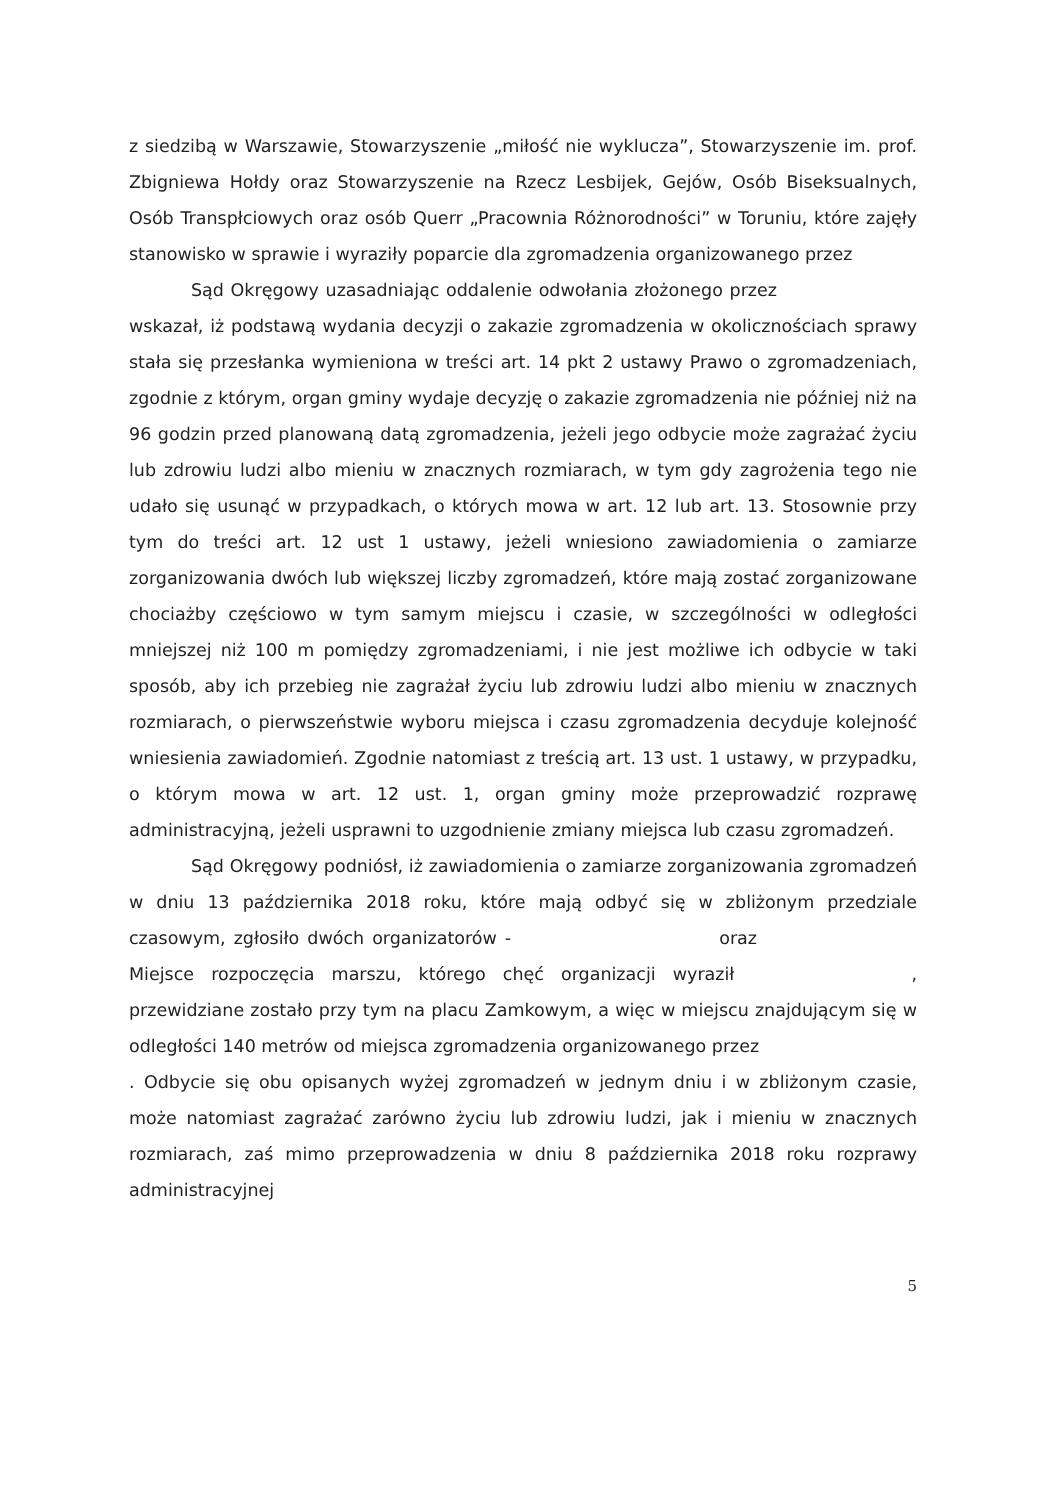z siedzibą w Warszawie, Stowarzyszenie „miłość nie wyklucza”, Stowarzyszenie im. prof. Zbigniewa Hołdy oraz Stowarzyszenie na Rzecz Lesbijek, Gejów, Osób Biseksualnych, Osób Transpłciowych oraz osób Querr „Pracownia Różnorodności” w Toruniu, które zajęły stanowisko w sprawie i wyraziły poparcie dla zgromadzenia organizowanego przez
Sąd Okręgowy uzasadniając oddalenie odwołania złożonego przez wskazał, iż podstawą wydania decyzji o zakazie zgromadzenia w okolicznościach sprawy stała się przesłanka wymieniona w treści art. 14 pkt 2 ustawy Prawo o zgromadzeniach, zgodnie z którym, organ gminy wydaje decyzję o zakazie zgromadzenia nie później niż na 96 godzin przed planowaną datą zgromadzenia, jeżeli jego odbycie może zagrażać życiu lub zdrowiu ludzi albo mieniu w znacznych rozmiarach, w tym gdy zagrożenia tego nie udało się usunąć w przypadkach, o których mowa w art. 12 lub art. 13. Stosownie przy tym do treści art. 12 ust 1 ustawy, jeżeli wniesiono zawiadomienia o zamiarze zorganizowania dwóch lub większej liczby zgromadzeń, które mają zostać zorganizowane chociażby częściowo w tym samym miejscu i czasie, w szczególności w odległości mniejszej niż 100 m pomiędzy zgromadzeniami, i nie jest możliwe ich odbycie w taki sposób, aby ich przebieg nie zagrażał życiu lub zdrowiu ludzi albo mieniu w znacznych rozmiarach, o pierwszeństwie wyboru miejsca i czasu zgromadzenia decyduje kolejność wniesienia zawiadomień. Zgodnie natomiast z treścią art. 13 ust. 1 ustawy, w przypadku, o którym mowa w art. 12 ust. 1, organ gminy może przeprowadzić rozprawę administracyjną, jeżeli usprawni to uzgodnienie zmiany miejsca lub czasu zgromadzeń.
Sąd Okręgowy podniósł, iż zawiadomienia o zamiarze zorganizowania zgromadzeń w dniu 13 października 2018 roku, które mają odbyć się w zbliżonym przedziale czasowym, zgłosiło dwóch organizatorów - oraz Miejsce rozpoczęcia marszu, którego chęć organizacji wyraził , przewidziane zostało przy tym na placu Zamkowym, a więc w miejscu znajdującym się w odległości 140 metrów od miejsca zgromadzenia organizowanego przez . Odbycie się obu opisanych wyżej zgromadzeń w jednym dniu i w zbliżonym czasie, może natomiast zagrażać zarówno życiu lub zdrowiu ludzi, jak i mieniu w znacznych rozmiarach, zaś mimo przeprowadzenia w dniu 8 października 2018 roku rozprawy administracyjnej
5